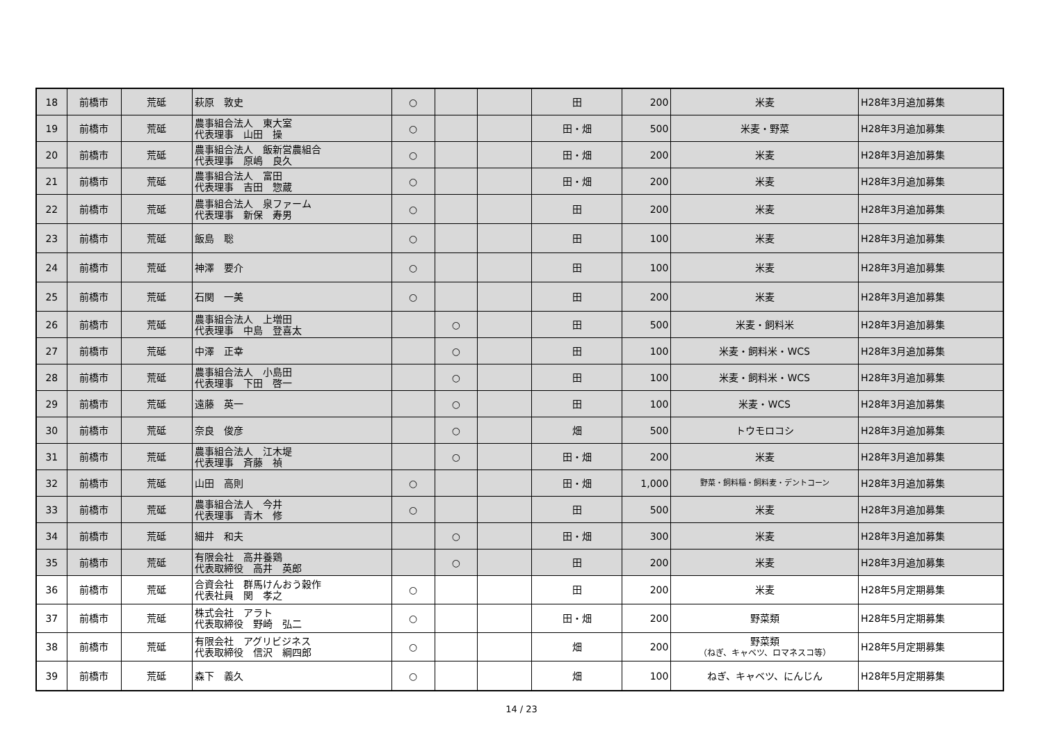| 18 | 前橋市 | 荒砥 | 萩原 敦史 | ○ | | | 田 | 200 | 米麦 | H28年3月追加募集 |
| 19 | 前橋市 | 荒砥 | 農事組合法人 東大室 代表理事 山田 操 | ○ | | | 田・畑 | 500 | 米麦・野菜 | H28年3月追加募集 |
| 20 | 前橋市 | 荒砥 | 農事組合法人 飯新営農組合 代表理事 原嶋 良久 | ○ | | | 田・畑 | 200 | 米麦 | H28年3月追加募集 |
| 21 | 前橋市 | 荒砥 | 農事組合法人 富田 代表理事 吉田 惣蔵 | ○ | | | 田・畑 | 200 | 米麦 | H28年3月追加募集 |
| 22 | 前橋市 | 荒砥 | 農事組合法人 泉ファーム 代表理事 新保 寿男 | ○ | | | 田 | 200 | 米麦 | H28年3月追加募集 |
| 23 | 前橋市 | 荒砥 | 飯島 聡 | ○ | | | 田 | 100 | 米麦 | H28年3月追加募集 |
| 24 | 前橋市 | 荒砥 | 神澤 要介 | ○ | | | 田 | 100 | 米麦 | H28年3月追加募集 |
| 25 | 前橋市 | 荒砥 | 石関 一美 | ○ | | | 田 | 200 | 米麦 | H28年3月追加募集 |
| 26 | 前橋市 | 荒砥 | 農事組合法人 上増田 代表理事 中島 登喜太 | | ○ | | 田 | 500 | 米麦・飼料米 | H28年3月追加募集 |
| 27 | 前橋市 | 荒砥 | 中澤 正幸 | | ○ | | 田 | 100 | 米麦・飼料米・WCS | H28年3月追加募集 |
| 28 | 前橋市 | 荒砥 | 農事組合法人 小島田 代表理事 下田 啓一 | | ○ | | 田 | 100 | 米麦・飼料米・WCS | H28年3月追加募集 |
| 29 | 前橋市 | 荒砥 | 遠藤 英一 | | ○ | | 田 | 100 | 米麦・WCS | H28年3月追加募集 |
| 30 | 前橋市 | 荒砥 | 奈良 俊彦 | | ○ | | 畑 | 500 | トウモロコシ | H28年3月追加募集 |
| 31 | 前橋市 | 荒砥 | 農事組合法人 江木堤 代表理事 斉藤 禎 | | ○ | | 田・畑 | 200 | 米麦 | H28年3月追加募集 |
| 32 | 前橋市 | 荒砥 | 山田 高則 | ○ | | | 田・畑 | 1,000 | 野菜・飼料稲・飼料麦・デントコーン | H28年3月追加募集 |
| 33 | 前橋市 | 荒砥 | 農事組合法人 今井 代表理事 青木 修 | ○ | | | 田 | 500 | 米麦 | H28年3月追加募集 |
| 34 | 前橋市 | 荒砥 | 細井 和夫 | | ○ | | 田・畑 | 300 | 米麦 | H28年3月追加募集 |
| 35 | 前橋市 | 荒砥 | 有限会社 高井養鶏 代表取締役 高井 英郎 | | ○ | | 田 | 200 | 米麦 | H28年3月追加募集 |
| 36 | 前橋市 | 荒砥 | 合資会社 群馬けんおう穀作 代表社員 関 孝之 | ○ | | | 田 | 200 | 米麦 | H28年5月定期募集 |
| 37 | 前橋市 | 荒砥 | 株式会社 アラト 代表取締役 野崎 弘二 | ○ | | | 田・畑 | 200 | 野菜類 | H28年5月定期募集 |
| 38 | 前橋市 | 荒砥 | 有限会社 アグリビジネス 代表取締役 信沢 綱四郎 | ○ | | | 畑 | 200 | 野菜類 （ねぎ、キャベツ、ロマネスコ等） | H28年5月定期募集 |
| 39 | 前橋市 | 荒砥 | 森下 義久 | ○ | | | 畑 | 100 | ねぎ、キャベツ、にんじん | H28年5月定期募集 |
14 / 23